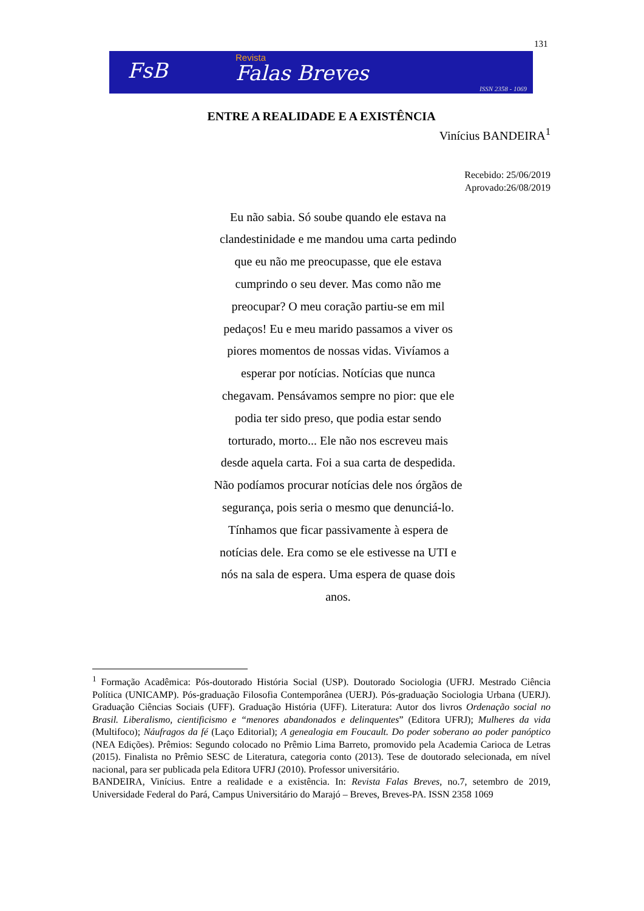131
FsB
Revista
Falas Breves
ISSN 2358 - 1069
ENTRE A REALIDADE E A EXISTÊNCIA
Vinícius BANDEIRA<sup>1</sup>
Recebido: 25/06/2019
Aprovado:26/08/2019
Eu não sabia. Só soube quando ele estava na clandestinidade e me mandou uma carta pedindo que eu não me preocupasse, que ele estava cumprindo o seu dever. Mas como não me preocupar? O meu coração partiu-se em mil pedaços! Eu e meu marido passamos a viver os piores momentos de nossas vidas. Vivíamos a esperar por notícias. Notícias que nunca chegavam. Pensávamos sempre no pior: que ele podia ter sido preso, que podia estar sendo torturado, morto... Ele não nos escreveu mais desde aquela carta. Foi a sua carta de despedida. Não podíamos procurar notícias dele nos órgãos de segurança, pois seria o mesmo que denunciá-lo. Tínhamos que ficar passivamente à espera de notícias dele. Era como se ele estivesse na UTI e nós na sala de espera. Uma espera de quase dois anos.
<sup>1</sup> Formação Acadêmica: Pós-doutorado História Social (USP). Doutorado Sociologia (UFRJ. Mestrado Ciência Política (UNICAMP). Pós-graduação Filosofia Contemporânea (UERJ). Pós-graduação Sociologia Urbana (UERJ). Graduação Ciências Sociais (UFF). Graduação História (UFF). Literatura: Autor dos livros Ordenação social no Brasil. Liberalismo, cientificismo e “menores abandonados e delinquentes” (Editora UFRJ); Mulheres da vida (Multifoco); Náufragos da fé (Laço Editorial); A genealogia em Foucault. Do poder soberano ao poder panóptico (NEA Edições). Prêmios: Segundo colocado no Prêmio Lima Barreto, promovido pela Academia Carioca de Letras (2015). Finalista no Prêmio SESC de Literatura, categoria conto (2013). Tese de doutorado selecionada, em nível nacional, para ser publicada pela Editora UFRJ (2010). Professor universitário.
BANDEIRA, Vinícius. Entre a realidade e a existência. In: Revista Falas Breves, no.7, setembro de 2019, Universidade Federal do Pará, Campus Universitário do Marajó – Breves, Breves-PA. ISSN 2358 1069